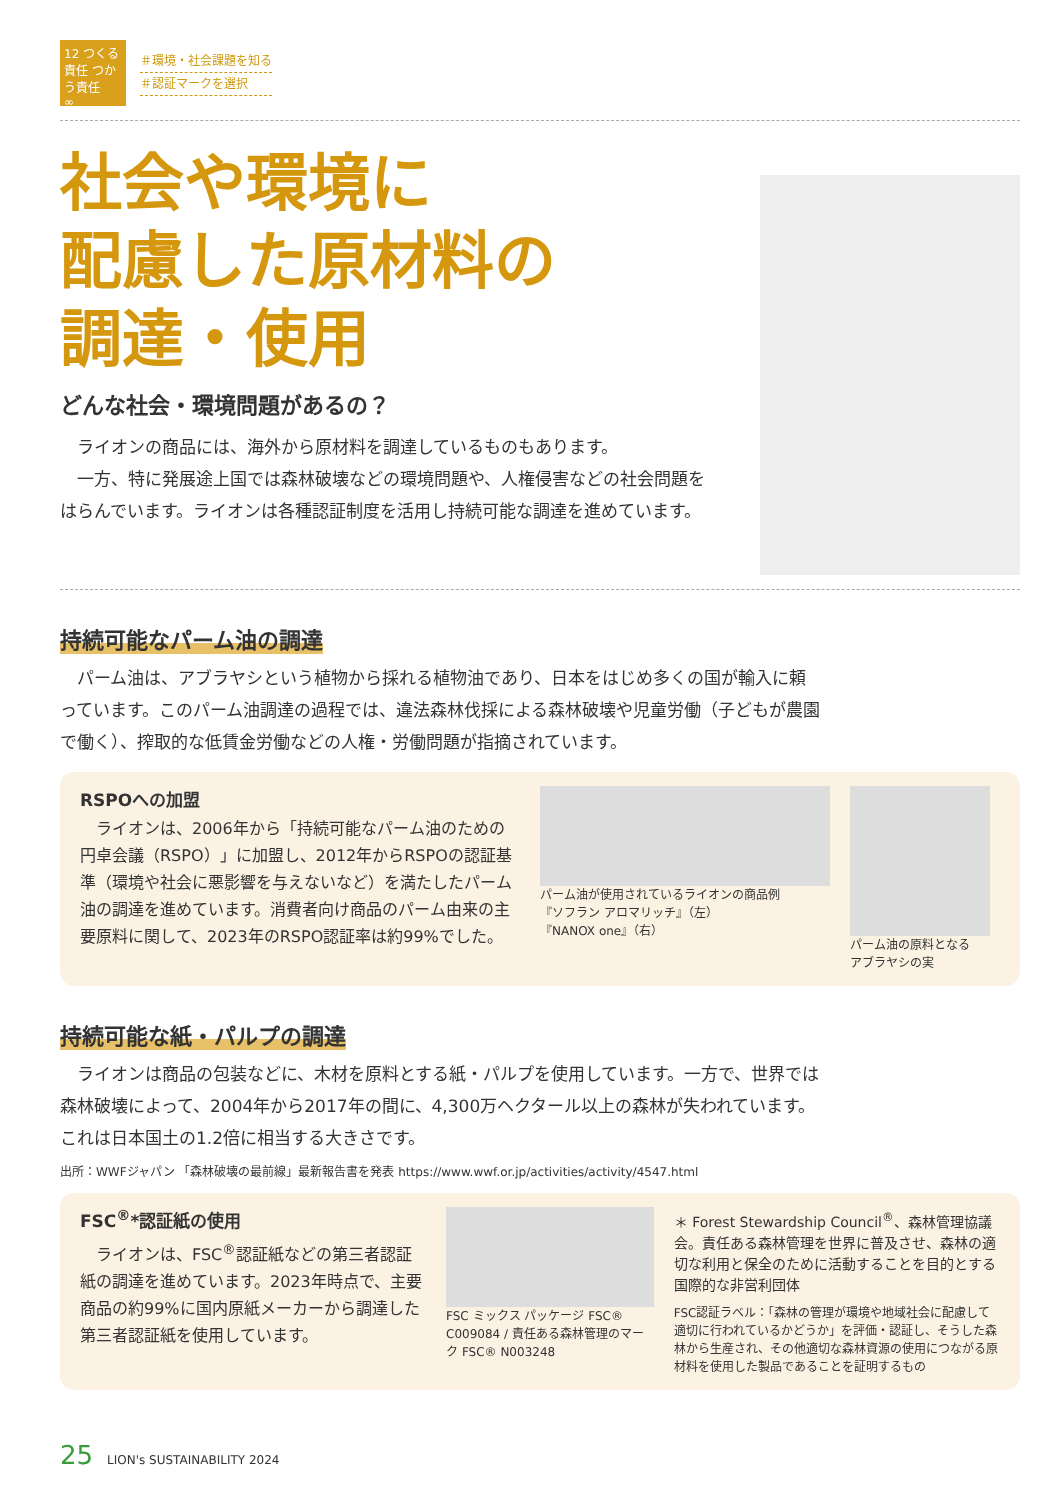12 つくる責任 つかう責任
∞
＃環境・社会課題を知る
＃認証マークを選択
社会や環境に
配慮した原材料の
調達・使用
どんな社会・環境問題があるの？
ライオンの商品には、海外から原材料を調達しているものもあります。
一方、特に発展途上国では森林破壊などの環境問題や、人権侵害などの社会問題をはらんでいます。ライオンは各種認証制度を活用し持続可能な調達を進めています。
持続可能なパーム油の調達
パーム油は、アブラヤシという植物から採れる植物油であり、日本をはじめ多くの国が輸入に頼っています。このパーム油調達の過程では、違法森林伐採による森林破壊や児童労働（子どもが農園で働く）、搾取的な低賃金労働などの人権・労働問題が指摘されています。
RSPOへの加盟
ライオンは、2006年から「持続可能なパーム油のための円卓会議（RSPO）」に加盟し、2012年からRSPOの認証基準（環境や社会に悪影響を与えないなど）を満たしたパーム油の調達を進めています。消費者向け商品のパーム由来の主要原料に関して、2023年のRSPO認証率は約99%でした。
パーム油が使用されているライオンの商品例
『ソフラン アロマリッチ』（左）
『NANOX one』（右）
パーム油の原料となる
アブラヤシの実
持続可能な紙・パルプの調達
ライオンは商品の包装などに、木材を原料とする紙・パルプを使用しています。一方で、世界では森林破壊によって、2004年から2017年の間に、4,300万ヘクタール以上の森林が失われています。これは日本国土の1.2倍に相当する大きさです。
出所：WWFジャパン 「森林破壊の最前線」最新報告書を発表 https://www.wwf.or.jp/activities/activity/4547.html
FSC<sup>®</sup>*認証紙の使用
ライオンは、FSC<sup>®</sup>認証紙などの第三者認証紙の調達を進めています。2023年時点で、主要商品の約99%に国内原紙メーカーから調達した第三者認証紙を使用しています。
FSC ミックス パッケージ FSC® C009084 / 責任ある森林管理のマーク FSC® N003248
＊ Forest Stewardship Council<sup>®</sup>、森林管理協議会。責任ある森林管理を世界に普及させ、森林の適切な利用と保全のために活動することを目的とする国際的な非営利団体
FSC認証ラベル：「森林の管理が環境や地域社会に配慮して適切に行われているかどうか」を評価・認証し、そうした森林から生産され、その他適切な森林資源の使用につながる原材料を使用した製品であることを証明するもの
25 LION's SUSTAINABILITY 2024